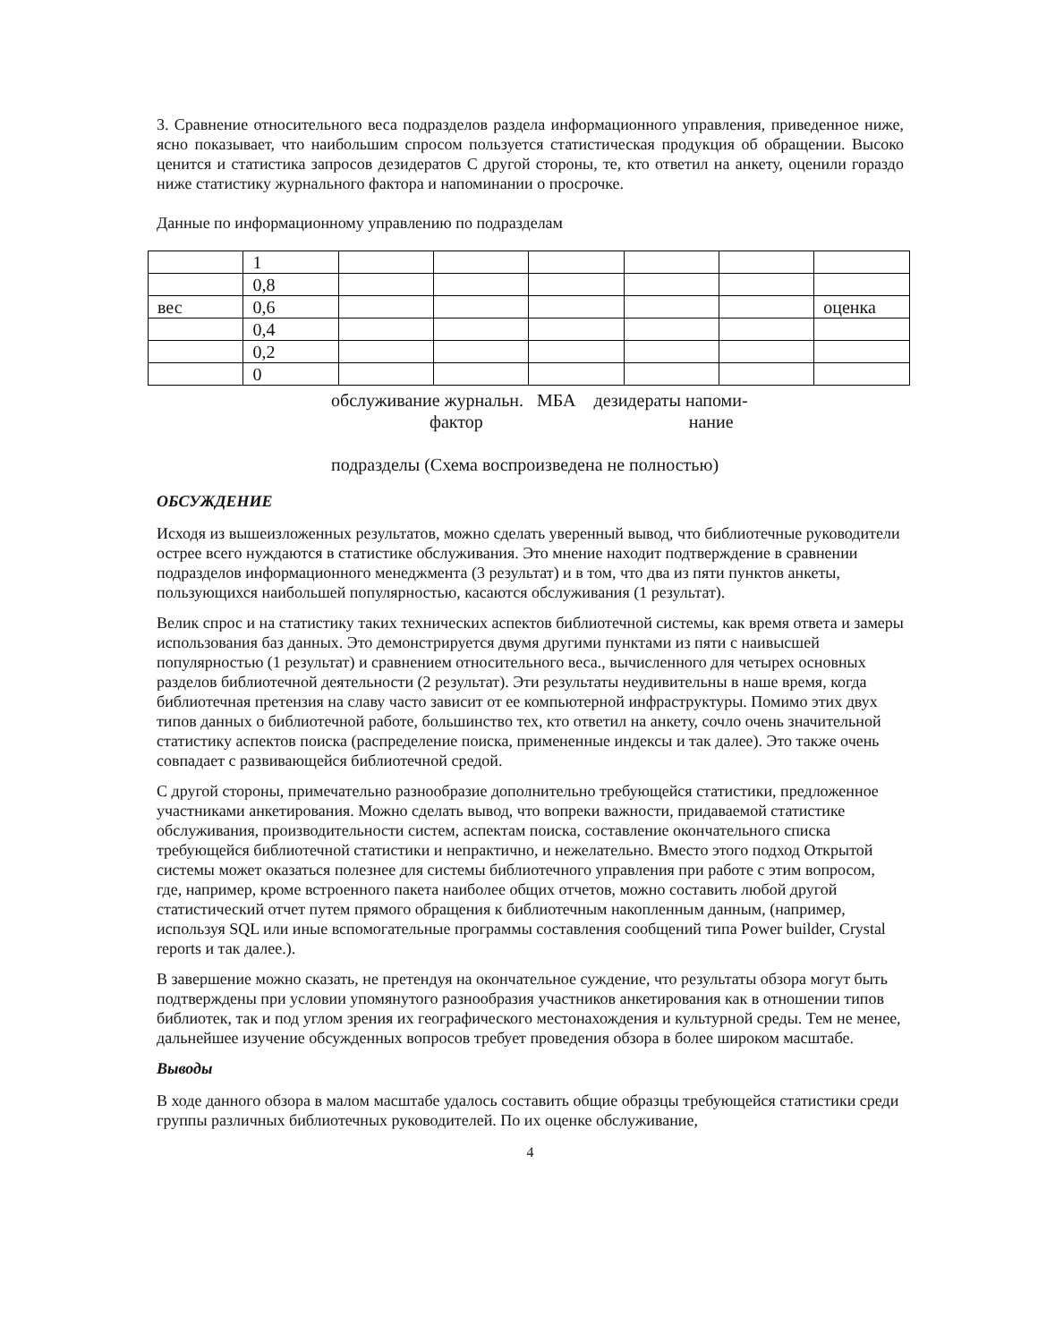3. Сравнение относительного веса подразделов раздела информационного управления, приведенное ниже, ясно показывает, что наибольшим спросом пользуется статистическая продукция об обращении. Высоко ценится и статистика запросов дезидератов С другой стороны, те, кто ответил на анкету, оценили гораздо ниже статистику журнального фактора и напоминании о просрочке.
Данные по информационному управлению по подразделам
| | 1 | | | | | | |
| | 0,8 | | | | | | |
| вес | 0,6 | | | | | | оценка |
| | 0,4 | | | | | | |
| | 0,2 | | | | | | |
| | 0 | | | | | | |
обслуживание журнальн. МБА дезидераты напоми-
фактор нание
подразделы (Схема воспроизведена не полностью)
ОБСУЖДЕНИЕ
Исходя из вышеизложенных результатов, можно сделать уверенный вывод, что библиотечные руководители острее всего нуждаются в статистике обслуживания. Это мнение находит подтверждение в сравнении подразделов информационного менеджмента (3 результат) и в том, что два из пяти пунктов анкеты, пользующихся наибольшей популярностью, касаются обслуживания (1 результат).
Велик спрос и на статистику таких технических аспектов библиотечной системы, как время ответа и замеры использования баз данных. Это демонстрируется двумя другими пунктами из пяти с наивысшей популярностью (1 результат) и сравнением относительного веса., вычисленного для четырех основных разделов библиотечной деятельности (2 результат). Эти результаты неудивительны в наше время, когда библиотечная претензия на славу часто зависит от ее компьютерной инфраструктуры. Помимо этих двух типов данных о библиотечной работе, большинство тех, кто ответил на анкету, сочло очень значительной статистику аспектов поиска (распределение поиска, примененные индексы и так далее). Это также очень совпадает с развивающейся библиотечной средой.
С другой стороны, примечательно разнообразие дополнительно требующейся статистики, предложенное участниками анкетирования. Можно сделать вывод, что вопреки важности, придаваемой статистике обслуживания, производительности систем, аспектам поиска, составление окончательного списка требующейся библиотечной статистики и непрактично, и нежелательно. Вместо этого подход Открытой системы может оказаться полезнее для системы библиотечного управления при работе с этим вопросом, где, например, кроме встроенного пакета наиболее общих отчетов, можно составить любой другой статистический отчет путем прямого обращения к библиотечным накопленным данным, (например, используя SQL или иные вспомогательные программы составления сообщений типа Power builder, Crystal reports и так далее.).
В завершение можно сказать, не претендуя на окончательное суждение, что результаты обзора могут быть подтверждены при условии упомянутого разнообразия участников анкетирования как в отношении типов библиотек, так и под углом зрения их географического местонахождения и культурной среды. Тем не менее, дальнейшее изучение обсужденных вопросов требует проведения обзора в более широком масштабе.
Выводы
В ходе данного обзора в малом масштабе удалось составить общие образцы требующейся статистики среди группы различных библиотечных руководителей. По их оценке обслуживание,
4